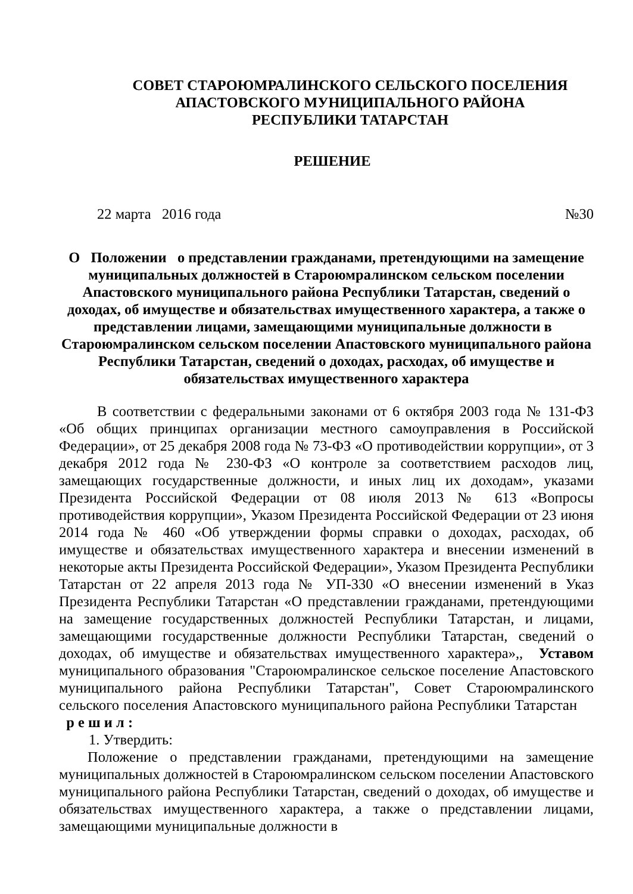СОВЕТ СТАРОЮМРАЛИНСКОГО СЕЛЬСКОГО ПОСЕЛЕНИЯ
АПАСТОВСКОГО МУНИЦИПАЛЬНОГО РАЙОНА
РЕСПУБЛИКИ ТАТАРСТАН
РЕШЕНИЕ
22 марта 2016 года №30
О Положении о представлении гражданами, претендующими на замещение муниципальных должностей в Староюмралинском сельском поселении Апастовского муниципального района Республики Татарстан, сведений о доходах, об имуществе и обязательствах имущественного характера, а также о представлении лицами, замещающими муниципальные должности в Староюмралинском сельском поселении Апастовского муниципального района Республики Татарстан, сведений о доходах, расходах, об имуществе и обязательствах имущественного характера
В соответствии с федеральными законами от 6 октября 2003 года № 131-ФЗ «Об общих принципах организации местного самоуправления в Российской Федерации», от 25 декабря 2008 года № 73-ФЗ «О противодействии коррупции», от 3 декабря 2012 года № 230-ФЗ «О контроле за соответствием расходов лиц, замещающих государственные должности, и иных лиц их доходам», указами Президента Российской Федерации от 08 июля 2013 № 613 «Вопросы противодействия коррупции», Указом Президента Российской Федерации от 23 июня 2014 года № 460 «Об утверждении формы справки о доходах, расходах, об имуществе и обязательствах имущественного характера и внесении изменений в некоторые акты Президента Российской Федерации», Указом Президента Республики Татарстан от 22 апреля 2013 года № УП-330 «О внесении изменений в Указ Президента Республики Татарстан «О представлении гражданами, претендующими на замещение государственных должностей Республики Татарстан, и лицами, замещающими государственные должности Республики Татарстан, сведений о доходах, об имуществе и обязательствах имущественного характера»,, Уставом муниципального образования "Староюмралинское сельское поселение Апастовского муниципального района Республики Татарстан", Совет Староюмралинского сельского поселения Апастовского муниципального района Республики Татарстан р е ш и л :
1. Утвердить:
Положение о представлении гражданами, претендующими на замещение муниципальных должностей в Староюмралинском сельском поселении Апастовского муниципального района Республики Татарстан, сведений о доходах, об имуществе и обязательствах имущественного характера, а также о представлении лицами, замещающими муниципальные должности в